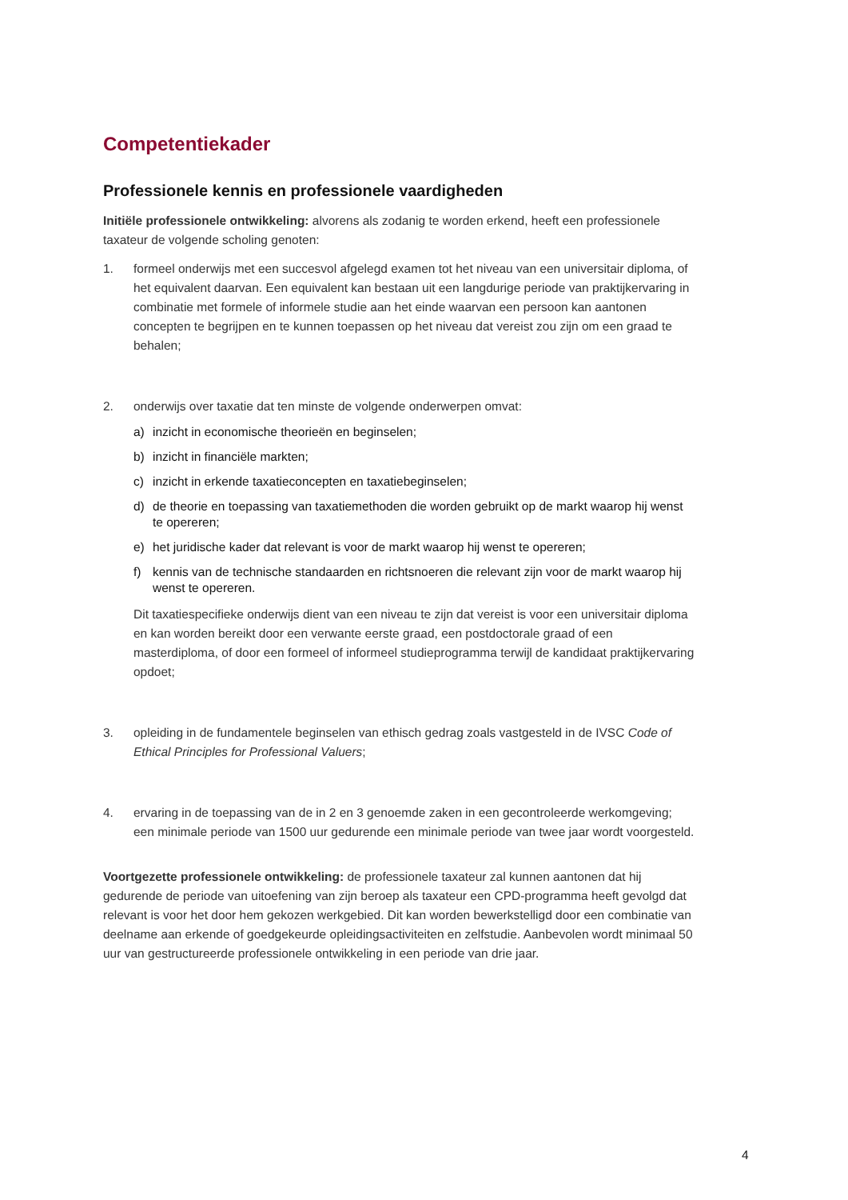Competentiekader
Professionele kennis en professionele vaardigheden
Initiële professionele ontwikkeling: alvorens als zodanig te worden erkend, heeft een professionele taxateur de volgende scholing genoten:
1. formeel onderwijs met een succesvol afgelegd examen tot het niveau van een universitair diploma, of het equivalent daarvan. Een equivalent kan bestaan uit een langdurige periode van praktijkervaring in combinatie met formele of informele studie aan het einde waarvan een persoon kan aantonen concepten te begrijpen en te kunnen toepassen op het niveau dat vereist zou zijn om een graad te behalen;
2. onderwijs over taxatie dat ten minste de volgende onderwerpen omvat:
a) inzicht in economische theorieën en beginselen;
b) inzicht in financiële markten;
c) inzicht in erkende taxatieconcepten en taxatiebeginselen;
d) de theorie en toepassing van taxatiemethoden die worden gebruikt op de markt waarop hij wenst te opereren;
e) het juridische kader dat relevant is voor de markt waarop hij wenst te opereren;
f) kennis van de technische standaarden en richtsnoeren die relevant zijn voor de markt waarop hij wenst te opereren.
Dit taxatiespecifieke onderwijs dient van een niveau te zijn dat vereist is voor een universitair diploma en kan worden bereikt door een verwante eerste graad, een postdoctorale graad of een masterdiploma, of door een formeel of informeel studieprogramma terwijl de kandidaat praktijkervaring opdoet;
3. opleiding in de fundamentele beginselen van ethisch gedrag zoals vastgesteld in de IVSC Code of Ethical Principles for Professional Valuers;
4. ervaring in de toepassing van de in 2 en 3 genoemde zaken in een gecontroleerde werkomgeving; een minimale periode van 1500 uur gedurende een minimale periode van twee jaar wordt voorgesteld.
Voortgezette professionele ontwikkeling: de professionele taxateur zal kunnen aantonen dat hij gedurende de periode van uitoefening van zijn beroep als taxateur een CPD-programma heeft gevolgd dat relevant is voor het door hem gekozen werkgebied. Dit kan worden bewerkstelligd door een combinatie van deelname aan erkende of goedgekeurde opleidingsactiviteiten en zelfstudie. Aanbevolen wordt minimaal 50 uur van gestructureerde professionele ontwikkeling in een periode van drie jaar.
4